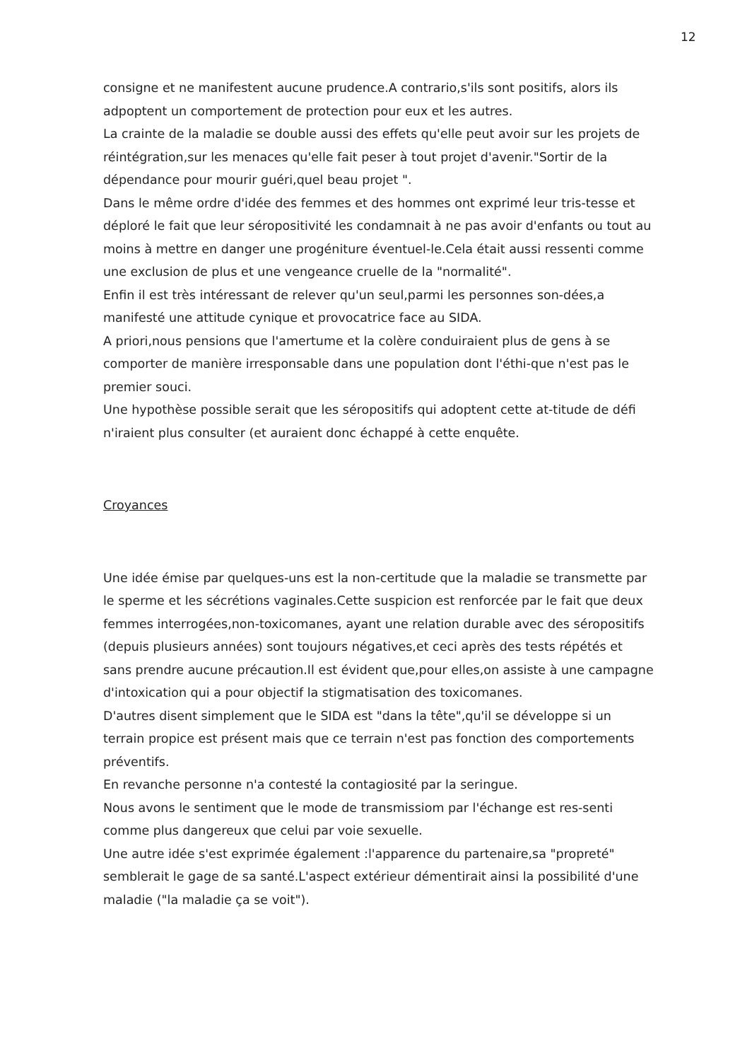12
consigne et ne manifestent aucune prudence.A contrario,s'ils sont positifs, alors ils adpoptent un comportement de protection pour eux et les autres.
La crainte de la maladie se double aussi des effets qu'elle peut avoir sur les projets de réintégration,sur les menaces qu'elle fait peser à tout projet d'avenir."Sortir de la dépendance pour mourir guéri,quel beau projet ".
Dans le même ordre d'idée des femmes et des hommes ont exprimé leur tris-tesse et déploré le fait que leur séropositivité les condamnait à ne pas avoir d'enfants ou tout au moins à mettre en danger une progéniture éventuel-le.Cela était aussi ressenti comme une exclusion de plus et une vengeance cruelle de la "normalité".
Enfin il est très intéressant de relever qu'un seul,parmi les personnes son-dées,a manifesté une attitude cynique et provocatrice face au SIDA.
A priori,nous pensions que l'amertume et la colère conduiraient plus de gens à se comporter de manière irresponsable dans une population dont l'éthi-que n'est pas le premier souci.
Une hypothèse possible serait que les séropositifs qui adoptent cette at-titude de défi n'iraient plus consulter (et auraient donc échappé à cette enquête.
Croyances
Une idée émise par quelques-uns est la non-certitude que la maladie se transmette par le sperme et les sécrétions vaginales.Cette suspicion est renforcée par le fait que deux femmes interrogées,non-toxicomanes, ayant une relation durable avec des séropositifs (depuis plusieurs années) sont toujours négatives,et ceci après des tests répétés et sans prendre aucune précaution.Il est évident que,pour elles,on assiste à une campagne d'intoxication qui a pour objectif la stigmatisation des toxicomanes.
D'autres disent simplement que le SIDA est "dans la tête",qu'il se développe si un terrain propice est présent mais que ce terrain n'est pas fonction des comportements préventifs.
En revanche personne n'a contesté la contagiosité par la seringue.
Nous avons le sentiment que le mode de transmissiom par l'échange est res-senti comme plus dangereux que celui par voie sexuelle.
Une autre idée s'est exprimée également :l'apparence du partenaire,sa "propreté" semblerait le gage de sa santé.L'aspect extérieur démentirait ainsi la possibilité d'une maladie ("la maladie ça se voit").